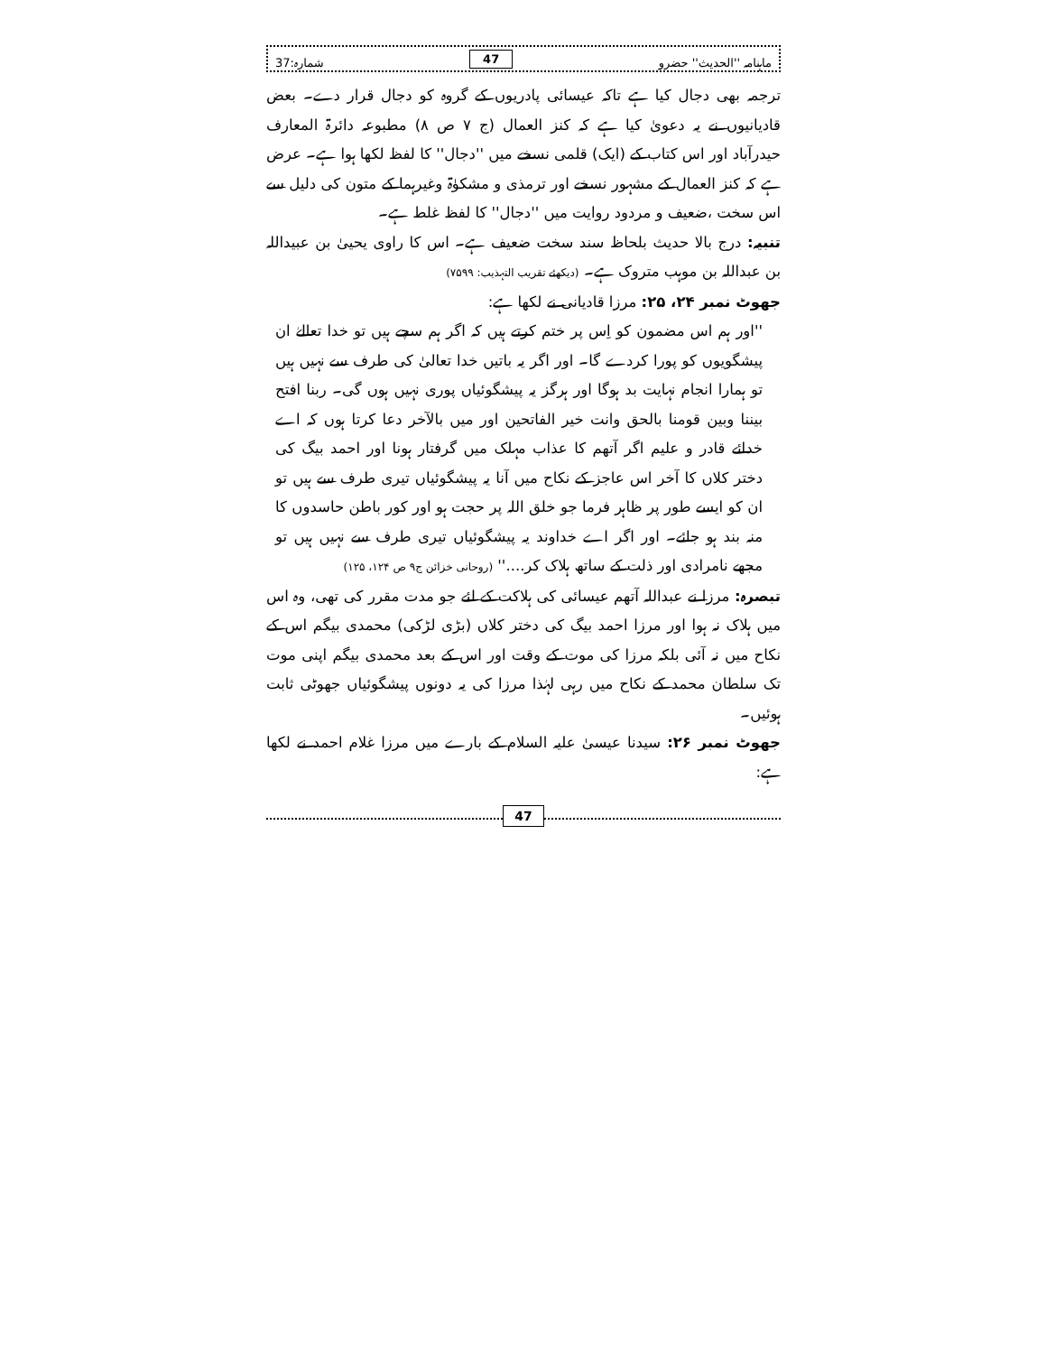ماہنامہ ''الحدیث'' حضرو 47 شمارہ:37
ترجمہ بھی دجال کیا ہے تاکہ عیسائی پادریوں کے گروہ کو دجال قرار دے۔ بعض قادیانیوں نے یہ دعویٰ کیا ہے کہ کنز العمال (ج ۷ ص ۸) مطبوعہ دائرۃ المعارف حیدرآباد اور اس کتاب کے (ایک) قلمی نسخے میں ''دجال'' کا لفظ لکھا ہوا ہے۔ عرض ہے کہ کنز العمال کے مشہور نسخے اور ترمذی و مشکوٰۃ وغیرہما کے متون کی دلیل سے اس سخت ،ضعیف و مردود روایت میں ''دجال'' کا لفظ غلط ہے۔
تنبیہ: درج بالا حدیث بلحاظ سند سخت ضعیف ہے۔ اس کا راوی یحییٰ بن عبیداللہ بن عبداللہ بن موہب متروک ہے۔ (دیکھئے تقریب التہذیب: ۷۵۹۹)
جھوٹ نمبر ۲۴، ۲۵: مرزا قادیانی نے لکھا ہے:
''اور ہم اس مضمون کو اِس پر ختم کرتے ہیں کہ اگر ہم سچے ہیں تو خدا تعالےٰ ان پیشگویوں کو پورا کردے گا۔ اور اگر یہ باتیں خدا تعالیٰ کی طرف سے نہیں ہیں تو ہمارا انجام نہایت بد ہوگا اور ہرگز یہ پیشگوئیاں پوری نہیں ہوں گی۔ ربنا افتح بيننا وبين قومنا بالحق وانت خير الفاتحين اور میں بالآخر دعا کرتا ہوں کہ اے خدائے قادر و علیم اگر آتھم کا عذاب مہلک میں گرفتار ہونا اور احمد بیگ کی دختر کلاں کا آخر اس عاجز کے نکاح میں آنا یہ پیشگوئیاں تیری طرف سے ہیں تو ان کو ایسے طور پر ظاہر فرما جو خلق اللہ پر حجت ہو اور کور باطن حاسدوں کا منہ بند ہو جائے۔ اور اگر اے خداوند یہ پیشگوئیاں تیری طرف سے نہیں ہیں تو مجھے نامرادی اور ذلت کے ساتھ ہلاک کر....'' (روحانی خزائن ج۹ ص ۱۲۴، ۱۲۵)
تبصرہ: مرزا نے عبداللہ آتھم عیسائی کی ہلاکت کے لئے جو مدت مقرر کی تھی، وہ اس میں ہلاک نہ ہوا اور مرزا احمد بیگ کی دختر کلاں (بڑی لڑکی) محمدی بیگم اس کے نکاح میں نہ آئی بلکہ مرزا کی موت کے وقت اور اس کے بعد محمدی بیگم اپنی موت تک سلطان محمد کے نکاح میں رہی لہٰذا مرزا کی یہ دونوں پیشگوئیاں جھوٹی ثابت ہوئیں۔
جھوٹ نمبر ۲۶: سیدنا عیسیٰ علیہ السلام کے بارے میں مرزا غلام احمد نے لکھا ہے:
47